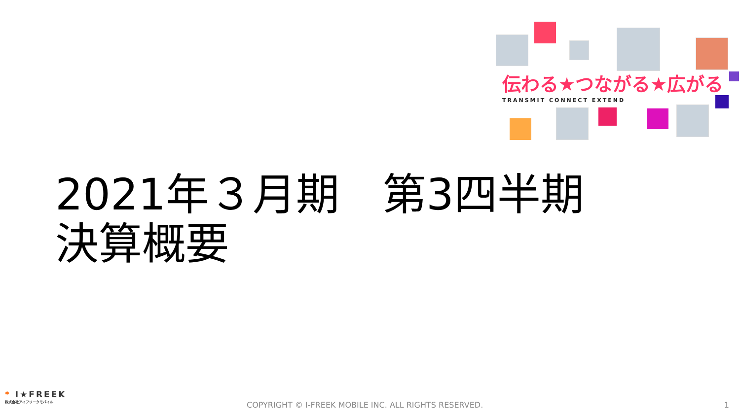伝わる★つながる★広がる
TRANSMIT CONNECT EXTEND
2021年３月期　第3四半期
決算概要
* I★FREEK
株式会社アイフリークモバイル
COPYRIGHT © I-FREEK MOBILE INC. ALL RIGHTS RESERVED.
1